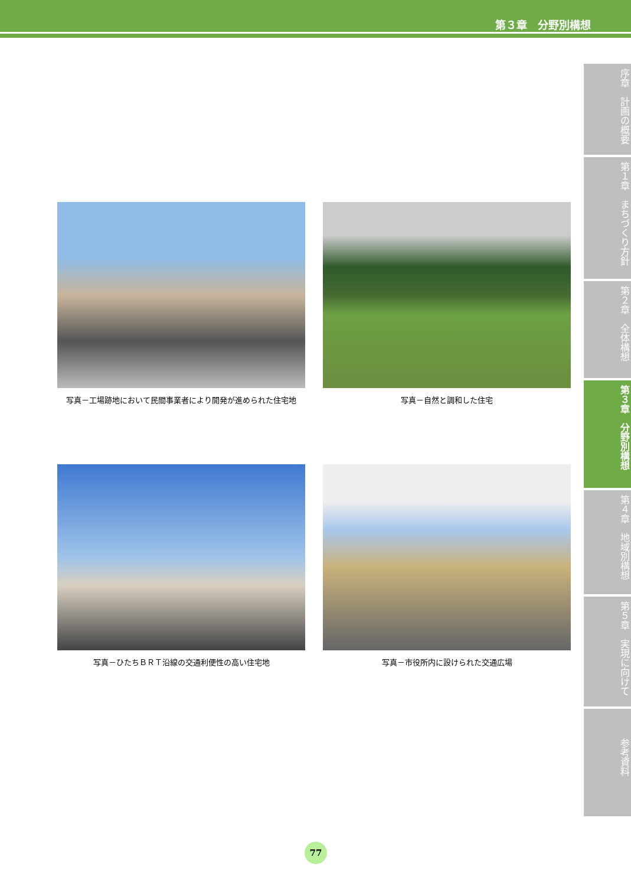第３章　分野別構想
序章　計画の概要
第１章　まちづくり方針
第２章　全体構想
第３章　分野別構想
第４章　地域別構想
第５章　実現に向けて
参考資料
写真－工場跡地において民間事業者により開発が進められた住宅地
写真－自然と調和した住宅
写真－ひたちＢＲＴ沿線の交通利便性の高い住宅地
写真－市役所内に設けられた交通広場
77